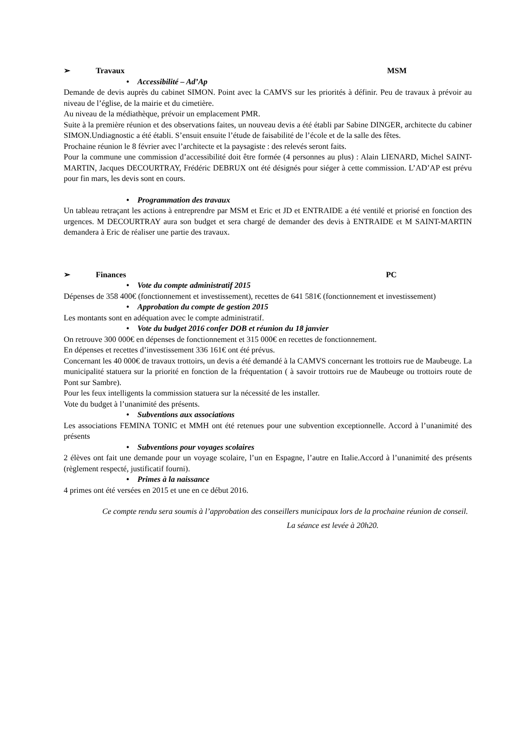➢ Travaux MSM
• Accessibilité – Ad’Ap
Demande de devis auprès du cabinet SIMON. Point avec la CAMVS sur les priorités à définir. Peu de travaux à prévoir au niveau de l’église, de la mairie et du cimetière.
Au niveau de la médiathèque, prévoir un emplacement PMR.
Suite à la première réunion et des observations faites, un nouveau devis a été établi par Sabine DINGER, architecte du cabiner SIMON.Undiagnostic a été établi. S’ensuit ensuite l’étude de faisabilité de l’école et de la salle des fêtes.
Prochaine réunion le 8 février avec l’architecte et la paysagiste : des relevés seront faits.
Pour la commune une commission d’accessibilité doit être formée (4 personnes au plus) : Alain LIENARD, Michel SAINT-MARTIN, Jacques DECOURTRAY, Frédéric DEBRUX ont été désignés pour siéger à cette commission. L’AD’AP est prévu pour fin mars, les devis sont en cours.
• Programmation des travaux
Un tableau retraçant les actions à entreprendre par MSM et Eric et JD et ENTRAIDE a été ventilé et priorisé en fonction des urgences. M DECOURTRAY aura son budget et sera chargé de demander des devis à ENTRAIDE et M SAINT-MARTIN demandera à Eric de réaliser une partie des travaux.
➢ Finances PC
• Vote du compte administratif 2015
Dépenses de 358 400€ (fonctionnement et investissement), recettes de 641 581€ (fonctionnement et investissement)
• Approbation du compte de gestion 2015
Les montants sont en adéquation avec le compte administratif.
• Vote du budget 2016 confer DOB et réunion du 18 janvier
On retrouve 300 000€ en dépenses de fonctionnement et 315 000€ en recettes de fonctionnement.
En dépenses et recettes d’investissement 336 161€ ont été prévus.
Concernant les 40 000€ de travaux trottoirs, un devis a été demandé à la CAMVS concernant les trottoirs rue de Maubeuge. La municipalité statuera sur la priorité en fonction de la fréquentation ( à savoir trottoirs rue de Maubeuge ou trottoirs route de Pont sur Sambre).
Pour les feux intelligents la commission statuera sur la nécessité de les installer.
Vote du budget à l’unanimité des présents.
• Subventions aux associations
Les associations FEMINA TONIC et MMH ont été retenues pour une subvention exceptionnelle. Accord à l’unanimité des présents
• Subventions pour voyages scolaires
2 élèves ont fait une demande pour un voyage scolaire, l’un en Espagne, l’autre en Italie.Accord à l’unanimité des présents (règlement respecté, justificatif fourni).
• Primes à la naissance
4 primes ont été versées en 2015 et une en ce début 2016.
Ce compte rendu sera soumis à l’approbation des conseillers municipaux lors de la prochaine réunion de conseil.
La séance est levée à 20h20.